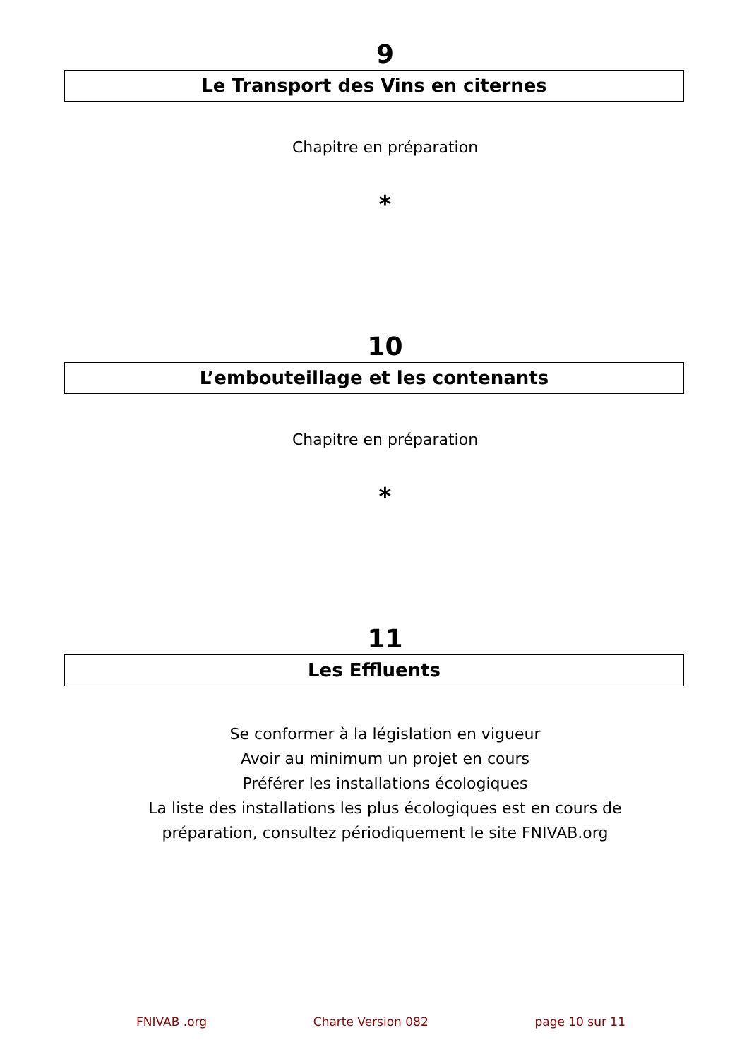9
Le Transport des Vins en citernes
Chapitre en préparation
*
10
L’embouteillage et les contenants
Chapitre en préparation
*
11
Les Effluents
Se conformer à la législation en vigueur
Avoir au minimum un projet en cours
Préférer les installations écologiques
La liste des installations les plus écologiques est en cours de
préparation, consultez périodiquement le site FNIVAB.org
FNIVAB .org Charte Version 082 page 10 sur 11